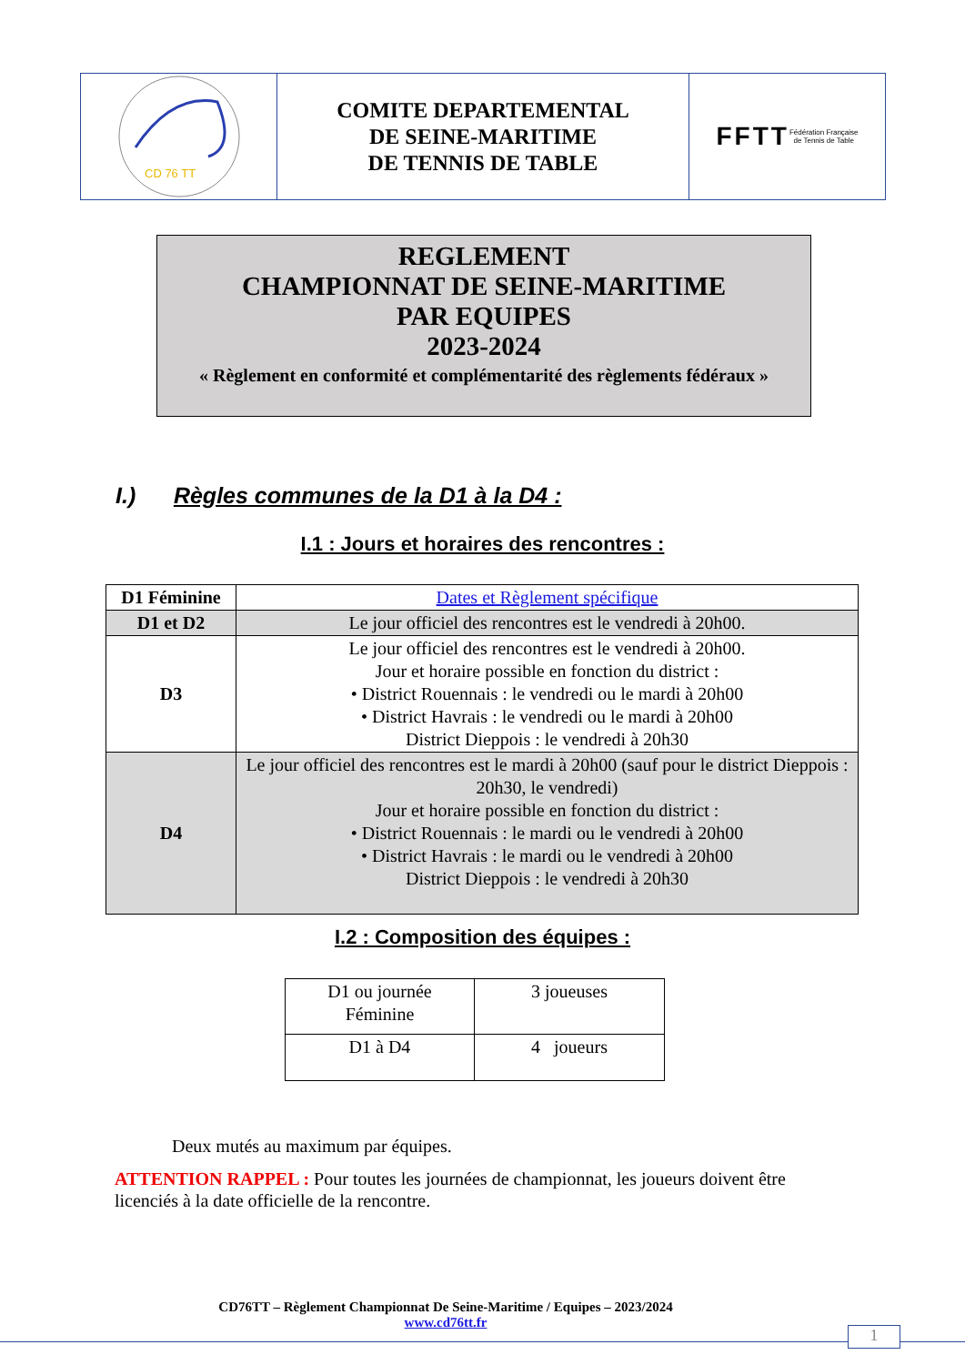CD 76 TT
COMITE DEPARTEMENTAL
DE SEINE-MARITIME
DE TENNIS DE TABLE
FFTT
Fédération Française
de Tennis de Table
REGLEMENT
CHAMPIONNAT DE SEINE-MARITIME
PAR EQUIPES
2023-2024
« Règlement en conformité et complémentarité des règlements fédéraux »
I.) Règles communes de la D1 à la D4 :
I.1 : Jours et horaires des rencontres :
| D1 Féminine | Dates et Règlement spécifique |
| D1 et D2 | Le jour officiel des rencontres est le vendredi à 20h00. |
| D3 | Le jour officiel des rencontres est le vendredi à 20h00. Jour et horaire possible en fonction du district : • District Rouennais : le vendredi ou le mardi à 20h00 • District Havrais : le vendredi ou le mardi à 20h00 District Dieppois : le vendredi à 20h30 |
| D4 | Le jour officiel des rencontres est le mardi à 20h00 (sauf pour le district Dieppois : 20h30, le vendredi) Jour et horaire possible en fonction du district : • District Rouennais : le mardi ou le vendredi à 20h00 • District Havrais : le mardi ou le vendredi à 20h00 District Dieppois : le vendredi à 20h30 |
I.2 : Composition des équipes :
| D1 ou journée Féminine | 3 joueuses |
| D1 à D4 | 4 joueurs |
Deux mutés au maximum par équipes.
ATTENTION RAPPEL : Pour toutes les journées de championnat, les joueurs doivent être licenciés à la date officielle de la rencontre.
CD76TT – Règlement Championnat De Seine-Maritime / Equipes – 2023/2024
www.cd76tt.fr
1